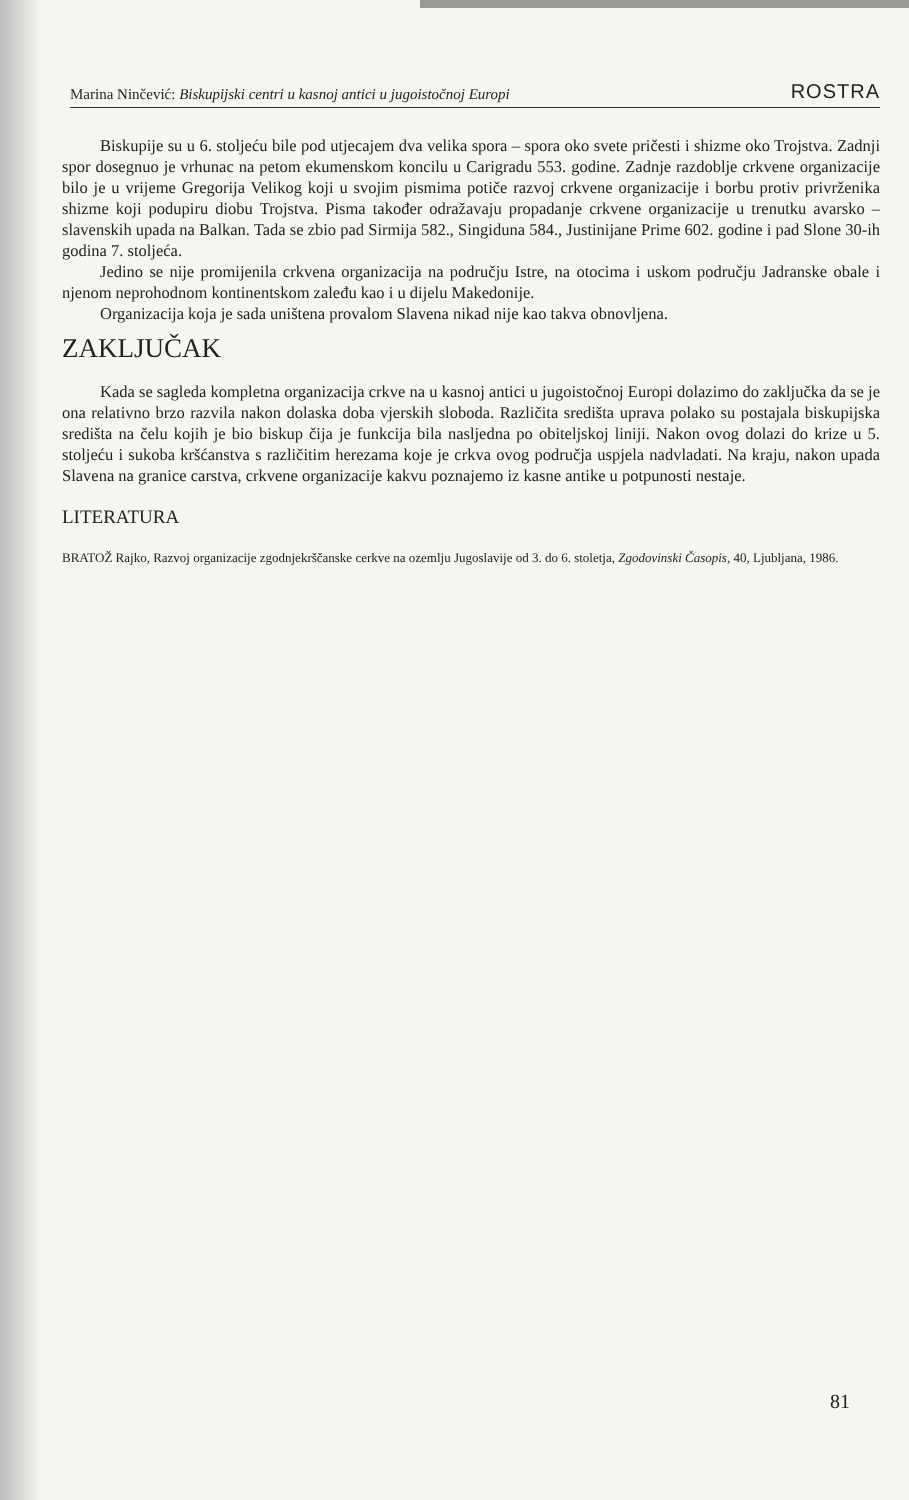Marina Ninčević: Biskupijski centri u kasnoj antici u jugoistočnoj Europi ROSTRA
Biskupije su u 6. stoljeću bile pod utjecajem dva velika spora – spora oko svete pričesti i shizme oko Trojstva. Zadnji spor dosegnuo je vrhunac na petom ekumenskom koncilu u Carigradu 553. godine. Zadnje razdoblje crkvene organizacije bilo je u vrijeme Gregorija Velikog koji u svojim pismima potiče razvoj crkvene organizacije i borbu protiv privrženika shizme koji podupiru diobu Trojstva. Pisma također odražavaju propadanje crkvene organizacije u trenutku avarsko – slavenskih upada na Balkan. Tada se zbio pad Sirmija 582., Singiduna 584., Justinijane Prime 602. godine i pad Slone 30-ih godina 7. stoljeća.
Jedino se nije promijenila crkvena organizacija na području Istre, na otocima i uskom području Jadranske obale i njenom neprohodnom kontinentskom zaleđu kao i u dijelu Makedonije.
Organizacija koja je sada uništena provalom Slavena nikad nije kao takva obnovljena.
ZAKLJUČAK
Kada se sagleda kompletna organizacija crkve na u kasnoj antici u jugoistočnoj Europi dolazimo do zaključka da se je ona relativno brzo razvila nakon dolaska doba vjerskih sloboda. Različita središta uprava polako su postajala biskupijska središta na čelu kojih je bio biskup čija je funkcija bila nasljedna po obiteljskoj liniji. Nakon ovog dolazi do krize u 5. stoljeću i sukoba kršćanstva s različitim herezama koje je crkva ovog područja uspjela nadvladati. Na kraju, nakon upada Slavena na granice carstva, crkvene organizacije kakvu poznajemo iz kasne antike u potpunosti nestaje.
LITERATURA
BRATOŽ Rajko, Razvoj organizacije zgodnjekrščanske cerkve na ozemlju Jugoslavije od 3. do 6. stoletja, Zgodovinski Časopis, 40, Ljubljana, 1986.
81